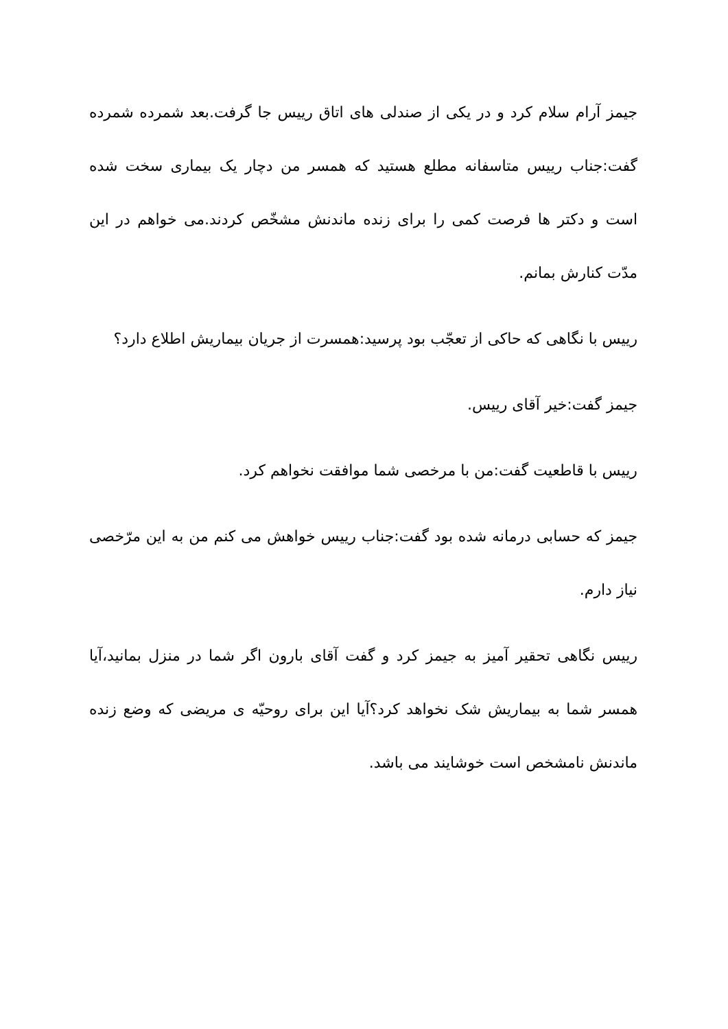جیمز آرام سلام کرد و در یکی از صندلی های اتاق رییس جا گرفت.بعد شمرده شمرده گفت:جناب رییس متاسفانه مطلع هستید که همسر من دچار یک بیماری سخت شده است و دکتر ها فرصت کمی را برای زنده ماندنش مشخّص کردند.می خواهم در این مدّت کنارش بمانم.
رییس با نگاهی که حاکی از تعجّب بود پرسید:همسرت از جریان بیماریش اطلاع دارد؟
جیمز گفت:خیر آقای رییس.
رییس با قاطعیت گفت:من با مرخصی شما موافقت نخواهم کرد.
جیمز که حسابی درمانه شده بود گفت:جناب رییس خواهش می کنم من به این مرّخصی نیاز دارم.
رییس نگاهی تحقیر آمیز به جیمز کرد و گفت آقای بارون اگر شما در منزل بمانید،آیا همسر شما به بیماریش شک نخواهد کرد؟آیا این برای روحیّه ی مریضی که وضع زنده ماندنش نامشخص است خوشایند می باشد.